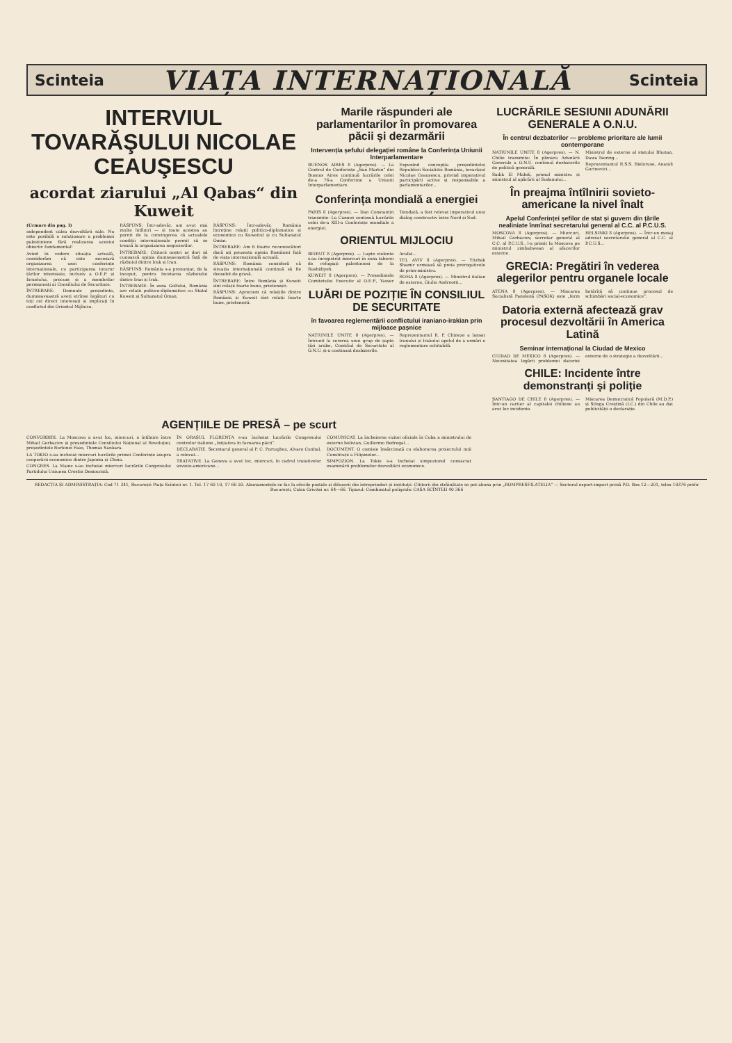Scinteia VIAȚA INTERNAȚIONALĂ Scinteia
INTERVIUL TOVARĂŞULUI NICOLAE CEAUŞESCU
acordat ziarului „Al Qabas“ din Kuweit
(Urmare din pag. I)
independent calea dezvoltării sale. Nu este posibilă o soluționare a problemei palestiniene fără realizarea acestui obiectiv fundamental!
Avînd în vedere situația actuală, considerăm că este necesară organizarea unei conferințe internaționale, cu participarea tuturor țărilor interesate, inclusiv a O.E.P. și Israelului, precum și a membrilor permanenți ai Consiliului de Securitate.
ÎNTREBARE: Domnule președinte, dumneavoastră aveți strînse legături cu toți cei direct interesați și implicați în conflictul din Orientul Mijlociu.
RĂSPUNS: Într-adevăr, am avut mai multe întîlniri — și toate acestea au pornit de la convingerea că actualele condiții internaționale permit să se treacă la organizarea negocierilor.
ÎNTREBARE: Cititorii noștri ar dori să cunoască opinia dumneavoastră față de războiul dintre Irak și Iran.
RĂSPUNS: România s-a pronunțat, de la început, pentru încetarea războiului dintre Iran și Irak.
ÎNTREBARE: În zona Golfului, România are relații politico-diplomatice cu Statul Kuweit și Sultanatul Oman.
RĂSPUNS: Într-adevăr, România întreține relații politico-diplomatice și economice cu Kuweitul și cu Sultanatul Oman.
ÎNTREBARE: Am fi foarte recunoscători dacă ați prezenta opinia României față de viața internațională actuală.
RĂSPUNS: România consideră că situația internațională continuă să fie deosebit de gravă.
ÎNTREBARE: Între România și Kuweit sînt relații foarte bune, prietenești.
RĂSPUNS: Apreciem că relațiile dintre România și Kuweit sînt relații foarte bune, prietenești.
Marile răspunderi ale parlamentarilor în promovarea păcii și dezarmării
Intervenția șefului delegației române la Conferința Uniunii Interparlamentare
BUENOS AIRES 8 (Agerpres). — La Centrul de Conferințe „San Martin“ din Buenos Aires continuă lucrările celei de-a 76-a Conferințe a Uniunii Interparlamentare.
Expunînd concepția președintelui Republicii Socialiste România, tovarășul Nicolae Ceaușescu, privind imperativul participării active și responsabile a parlamentarilor...
Conferința mondială a energiei
PARIS 8 (Agerpres). — Dan Constantin transmite: La Cannes continuă lucrările celei de-a XIII-a Conferințe mondiale a energiei.
Totodată, a fost relevat imperativul unui dialog constructiv între Nord și Sud.
ORIENTUL MIJLOCIU
BEIRUT 8 (Agerpres). — Lupte violente s-au înregistrat miercuri în zona taberei de refugiați palestinieni de la Rashidiyeh.
KUWEIT 8 (Agerpres). — Președintele Comitetului Executiv al O.E.P., Yasser Arafat...
TEL AVIV 8 (Agerpres). — Yitzhak Shamir urmează să preia prerogativele de prim-ministru.
ROMA 8 (Agerpres). — Ministrul italian de externe, Giulio Andreotti...
LUĂRI DE POZIȚIE ÎN CONSILIUL DE SECURITATE
în favoarea reglementării conflictului iraniano-irakian prin mijloace pașnice
NAȚIUNILE UNITE 8 (Agerpres). — Întrunit la cererea unui grup de șapte țări arabe, Consiliul de Securitate al O.N.U. și-a continuat dezbaterile.
Reprezentantul R. P. Chineze a lansat Iranului și Irakului apelul de a urmări o reglementare echitabilă.
LUCRĂRILE SESIUNII ADUNĂRII GENERALE A O.N.U.
În centrul dezbaterilor — probleme prioritare ale lumii contemporane
NAȚIUNILE UNITE 8 (Agerpres). — N. Chilie transmite: În plenara Adunării Generale a O.N.U. continuă dezbaterile de politică generală.
Sadik El Mahdi, primul ministru și ministrul al apărării al Sudanului...
Ministrul de externe al statului Bhutan, Dawa Tsering...
Reprezentantul R.S.S. Bieloruse, Anatoli Gurinovici...
În preajma întîlnirii sovieto-americane la nivel înalt
Apelul Conferinței șefilor de stat și guvern din țările nealiniate înmînat secretarului general al C.C. al P.C.U.S.
MOSCOVA 8 (Agerpres). — Miercuri, Mihail Gorbaciov, secretar general al C.C. al P.C.U.S., l-a primit la Moscova pe ministrul zimbabwean al afacerilor externe.
HELSINKI 8 (Agerpres). — Într-un mesaj adresat secretarului general al C.C. al P.C.U.S...
GRECIA: Pregătiri în vederea alegerilor pentru organele locale
ATENA 8 (Agerpres). — Mișcarea Socialistă Panelenă (PASOK) este „ferm hotărîtă să continue procesul de schimbări social-economice“.
Datoria externă afectează grav procesul dezvoltării în America Latină
Seminar internațional la Ciudad de Mexico
CIUDAD DE MEXICO 8 (Agerpres). — Necesitatea legării problemei datoriei externe de o strategie a dezvoltării...
CHILE: Incidente între demonstranți și poliție
SANTIAGO DE CHILE 8 (Agerpres). — Într-un cartier al capitalei chiliene au avut loc incidente.
Mișcarea Democratică Populară (M.D.P.) și Stînga Creștină (I.C.) din Chile au dat publicității o declarație.
AGENȚIILE DE PRESĂ – pe scurt
CONVORBIRI. La Moscova a avut loc, miercuri, o întîlnire între Mihail Gorbaciov și președintele Consiliului Național al Revoluției, președintele Burkinei Faso, Thomas Sankara.
LA TOKIO s-au încheiat miercuri lucrările primei Conferințe asupra cooperării economice dintre Japonia și China.
CONGRES. La Mainz s-au încheiat miercuri lucrările Congresului Partidului Uniunea Creștin Democrată.
ÎN ORAȘUL FLORENȚA s-au încheiat lucrările Congresului centrelor italiene „Inițiativa în favoarea păcii“.
DECLARAȚIE. Secretarul general al P. C. Portughez, Alvaro Cunhal, a relevat...
TRATATIVE. La Geneva a avut loc, miercuri, în cadrul tratativelor sovieto-americane...
COMUNICAT. La încheierea vizitei oficiale în Cuba a ministrului de externe bolivian, Guillermo Bedregal...
DOCUMENT. O comisie însărcinată cu elaborarea proiectului noii Constituții a Filipinelor...
SIMPOZION. La Tokio s-a încheiat simpozionul consacrat examinării problemelor dezvoltării economice.
REDACȚIA ȘI ADMINISTRAȚIA: Cod 71 341, București Piața Scînteii nr. 1. Tel. 17 60 10, 17 60 20. Abonamentele se fac la oficiile poștale și difuzorii din întreprinderi și instituții. Cititorii din străinătate se pot abona prin „ROMPRESFILATELIA“ — Sectorul export-import presă P.O. Box 12—201, telex 10376 prsfir București, Calea Griviței nr. 64—66. Tiparul: Combinatul poligrafic CASA SCÎNTEII 40 366